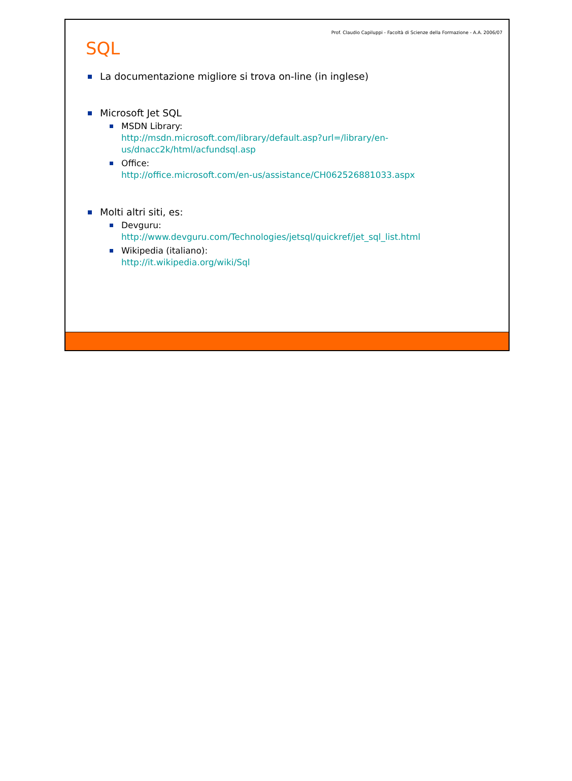Prof. Claudio Capiluppi - Facoltà di Scienze della Formazione - A.A. 2006/07
SQL
La documentazione migliore si trova on-line (in inglese)
Microsoft Jet SQL
MSDN Library:
http://msdn.microsoft.com/library/default.asp?url=/library/en-
us/dnacc2k/html/acfundsql.asp
Office:
http://office.microsoft.com/en-us/assistance/CH062526881033.aspx
Molti altri siti, es:
Devguru:
http://www.devguru.com/Technologies/jetsql/quickref/jet_sql_list.html
Wikipedia (italiano):
http://it.wikipedia.org/wiki/Sql